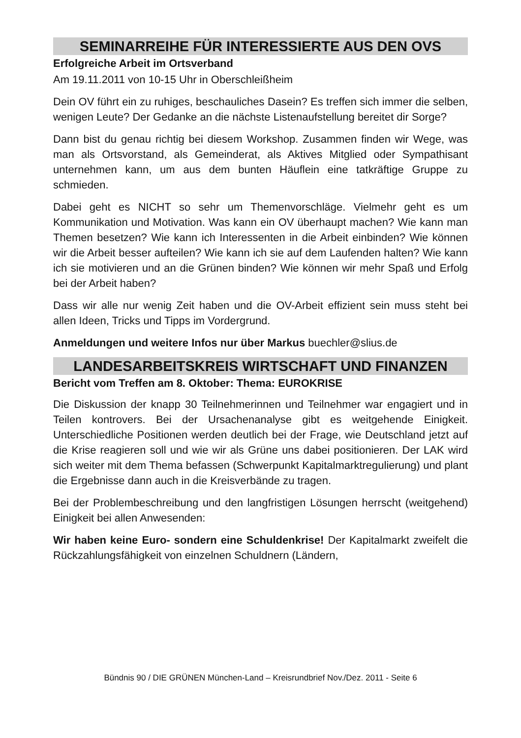SEMINARREIHE FÜR INTERESSIERTE AUS DEN OVS
Erfolgreiche Arbeit im Ortsverband
Am 19.11.2011 von 10-15 Uhr in Oberschleißheim
Dein OV führt ein zu ruhiges, beschauliches Dasein? Es treffen sich immer die selben, wenigen Leute? Der Gedanke an die nächste Listenaufstellung bereitet dir Sorge?
Dann bist du genau richtig bei diesem Workshop. Zusammen finden wir Wege, was man als Ortsvorstand, als Gemeinderat, als Aktives Mitglied oder Sympathisant unternehmen kann, um aus dem bunten Häuflein eine tatkräftige Gruppe zu schmieden.
Dabei geht es NICHT so sehr um Themenvorschläge. Vielmehr geht es um Kommunikation und Motivation. Was kann ein OV überhaupt machen? Wie kann man Themen besetzen? Wie kann ich Interessenten in die Arbeit einbinden? Wie können wir die Arbeit besser aufteilen? Wie kann ich sie auf dem Laufenden halten? Wie kann ich sie motivieren und an die Grünen binden? Wie können wir mehr Spaß und Erfolg bei der Arbeit haben?
Dass wir alle nur wenig Zeit haben und die OV-Arbeit effizient sein muss steht bei allen Ideen, Tricks und Tipps im Vordergrund.
Anmeldungen und weitere Infos nur über Markus buechler@slius.de
LANDESARBEITSKREIS WIRTSCHAFT UND FINANZEN
Bericht vom Treffen am 8. Oktober: Thema: EUROKRISE
Die Diskussion der knapp 30 Teilnehmerinnen und Teilnehmer war engagiert und in Teilen kontrovers. Bei der Ursachenanalyse gibt es weitgehende Einigkeit. Unterschiedliche Positionen werden deutlich bei der Frage, wie Deutschland jetzt auf die Krise reagieren soll und wie wir als Grüne uns dabei positionieren. Der LAK wird sich weiter mit dem Thema befassen (Schwerpunkt Kapitalmarktregulierung) und plant die Ergebnisse dann auch in die Kreisverbände zu tragen.
Bei der Problembeschreibung und den langfristigen Lösungen herrscht (weitgehend) Einigkeit bei allen Anwesenden:
Wir haben keine Euro- sondern eine Schuldenkrise! Der Kapitalmarkt zweifelt die Rückzahlungsfähigkeit von einzelnen Schuldnern (Ländern,
Bündnis 90 / DIE GRÜNEN München-Land – Kreisrundbrief Nov./Dez. 2011 - Seite 6